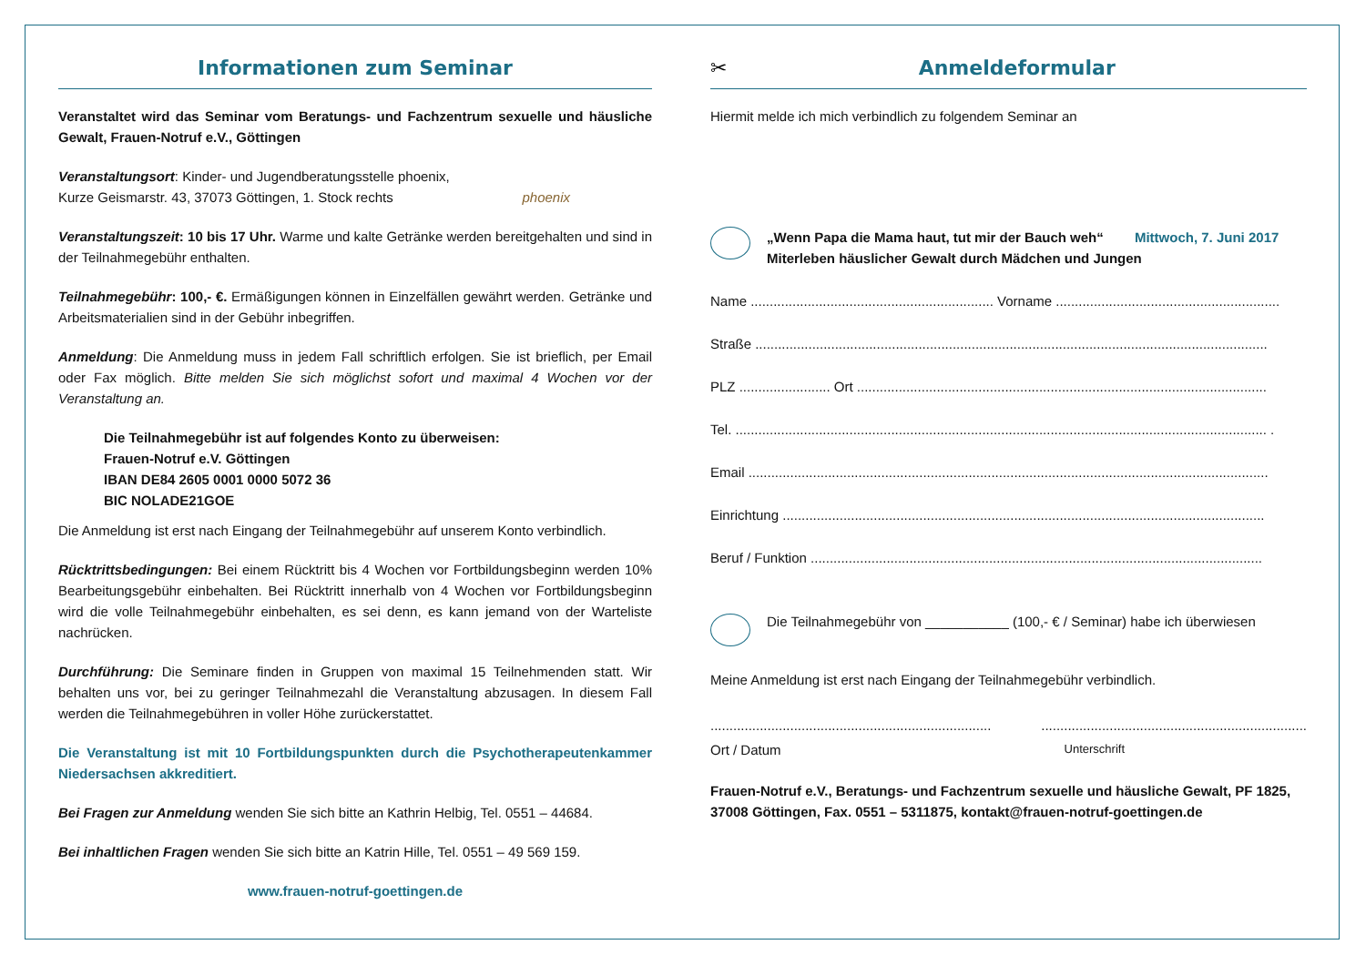Informationen zum Seminar
Veranstaltet wird das Seminar vom Beratungs- und Fachzentrum sexuelle und häusliche Gewalt, Frauen-Notruf e.V., Göttingen
Veranstaltungsort: Kinder- und Jugendberatungsstelle phoenix,
Kurze Geismarstr. 43, 37073 Göttingen, 1. Stock rechts phoenix
Veranstaltungszeit: 10 bis 17 Uhr. Warme und kalte Getränke werden bereitgehalten und sind in der Teilnahmegebühr enthalten.
Teilnahmegebühr: 100,- €. Ermäßigungen können in Einzelfällen gewährt werden. Getränke und Arbeitsmaterialien sind in der Gebühr inbegriffen.
Anmeldung: Die Anmeldung muss in jedem Fall schriftlich erfolgen. Sie ist brieflich, per Email oder Fax möglich. Bitte melden Sie sich möglichst sofort und maximal 4 Wochen vor der Veranstaltung an.
Die Teilnahmegebühr ist auf folgendes Konto zu überweisen:
Frauen-Notruf e.V. Göttingen
IBAN DE84 2605 0001 0000 5072 36
BIC NOLADE21GOE
Die Anmeldung ist erst nach Eingang der Teilnahmegebühr auf unserem Konto verbindlich.
Rücktrittsbedingungen: Bei einem Rücktritt bis 4 Wochen vor Fortbildungsbeginn werden 10% Bearbeitungsgebühr einbehalten. Bei Rücktritt innerhalb von 4 Wochen vor Fortbildungsbeginn wird die volle Teilnahmegebühr einbehalten, es sei denn, es kann jemand von der Warteliste nachrücken.
Durchführung: Die Seminare finden in Gruppen von maximal 15 Teilnehmenden statt. Wir behalten uns vor, bei zu geringer Teilnahmezahl die Veranstaltung abzusagen. In diesem Fall werden die Teilnahmegebühren in voller Höhe zurückerstattet.
Die Veranstaltung ist mit 10 Fortbildungspunkten durch die Psychotherapeutenkammer Niedersachsen akkreditiert.
Bei Fragen zur Anmeldung wenden Sie sich bitte an Kathrin Helbig, Tel. 0551 – 44684.
Bei inhaltlichen Fragen wenden Sie sich bitte an Katrin Hille, Tel. 0551 – 49 569 159.
www.frauen-notruf-goettingen.de
✂ Anmeldeformular
Hiermit melde ich mich verbindlich zu folgendem Seminar an
„Wenn Papa die Mama haut, tut mir der Bauch weh“ Mittwoch, 7. Juni 2017
Miterleben häuslicher Gewalt durch Mädchen und Jungen
Name ................................................................ Vorname ...........................................................
Straße .......................................................................................................................................
PLZ ........................ Ort ............................................................................................................
Tel. ............................................................................................................................................ .
Email .........................................................................................................................................
Einrichtung ...............................................................................................................................
Beruf / Funktion .......................................................................................................................
Die Teilnahmegebühr von ___________ (100,- € / Seminar) habe ich überwiesen
Meine Anmeldung ist erst nach Eingang der Teilnahmegebühr verbindlich.
................................................................................................................................................
Ort / Datum Unterschrift
Frauen-Notruf e.V., Beratungs- und Fachzentrum sexuelle und häusliche Gewalt, PF 1825, 37008 Göttingen, Fax. 0551 – 5311875, kontakt@frauen-notruf-goettingen.de